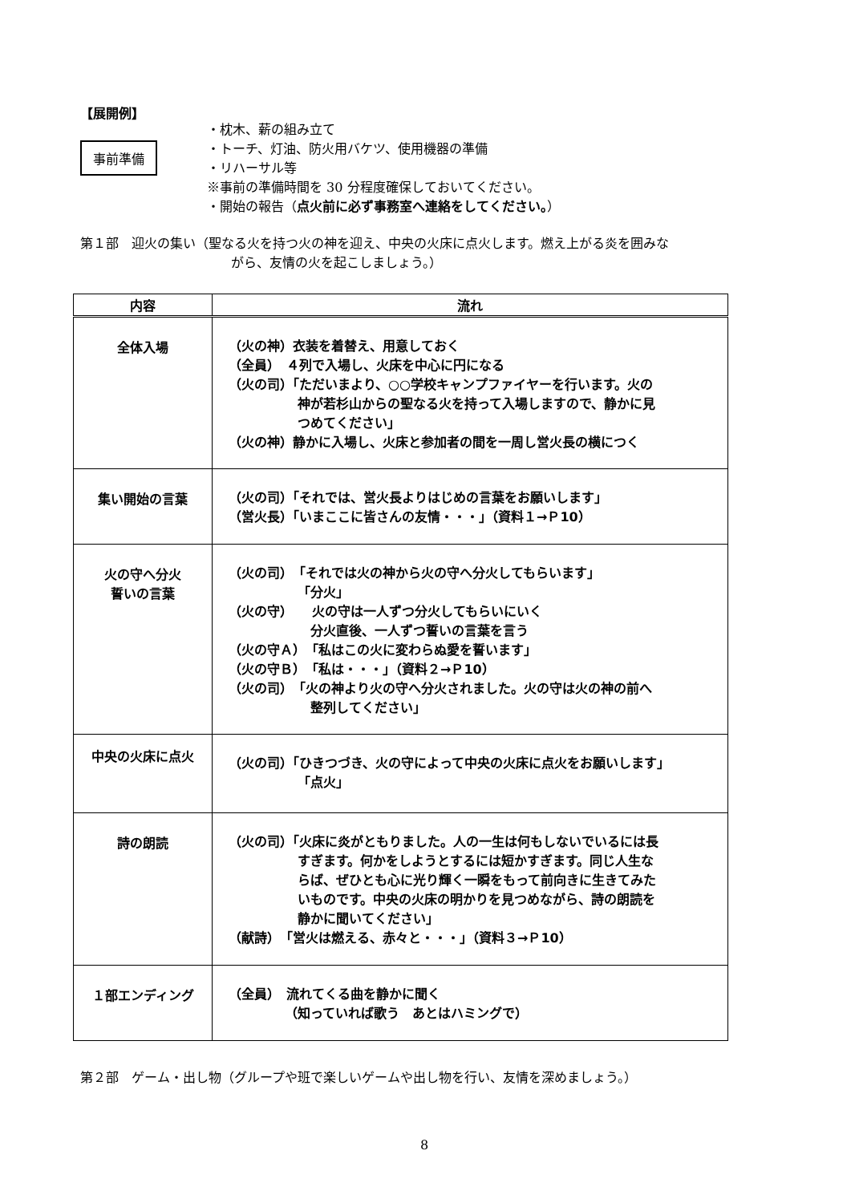【展開例】
事前準備
・枕木、薪の組み立て
・トーチ、灯油、防火用バケツ、使用機器の準備
・リハーサル等
※事前の準備時間を 30 分程度確保しておいてください。
・開始の報告（点火前に必ず事務室へ連絡をしてください。）
第１部　迎火の集い（聖なる火を持つ火の神を迎え、中央の火床に点火します。燃え上がる炎を囲みな
がら、友情の火を起こしましょう。）
| 内容 | 流れ |
| --- | --- |
| 全体入場 | （火の神）衣装を着替え、用意しておく （全員） ４列で入場し、火床を中心に円になる （火の司）「ただいまより、○○学校キャンプファイヤーを行います。火の 神が若杉山からの聖なる火を持って入場しますので、静かに見 つめてください」 （火の神）静かに入場し、火床と参加者の間を一周し営火長の横につく |
| 集い開始の言葉 | （火の司）「それでは、営火長よりはじめの言葉をお願いします」 （営火長）「いまここに皆さんの友情・・・」（資料１→Ｐ10） |
| 火の守へ分火 誓いの言葉 | （火の司） 「それでは火の神から火の守へ分火してもらいます」 「分火」 （火の守） 火の守は一人ずつ分火してもらいにいく 分火直後、一人ずつ誓いの言葉を言う （火の守Ａ）「私はこの火に変わらぬ愛を誓います」 （火の守Ｂ）「私は・・・」（資料２→Ｐ10） （火の司） 「火の神より火の守へ分火されました。火の守は火の神の前へ 整列してください」 |
| 中央の火床に点火 | （火の司）「ひきつづき、火の守によって中央の火床に点火をお願いします」 「点火」 |
| 詩の朗読 | （火の司）「火床に炎がともりました。人の一生は何もしないでいるには長 すぎます。何かをしようとするには短かすぎます。同じ人生な らば、ぜひとも心に光り輝く一瞬をもって前向きに生きてみた いものです。中央の火床の明かりを見つめながら、詩の朗読を 静かに聞いてください」 （献詩） 「営火は燃える、赤々と・・・」（資料３→Ｐ10） |
| １部エンディング | （全員） 流れてくる曲を静かに聞く （知っていれば歌う あとはハミングで） |
第２部　ゲーム・出し物（グループや班で楽しいゲームや出し物を行い、友情を深めましょう。）
8